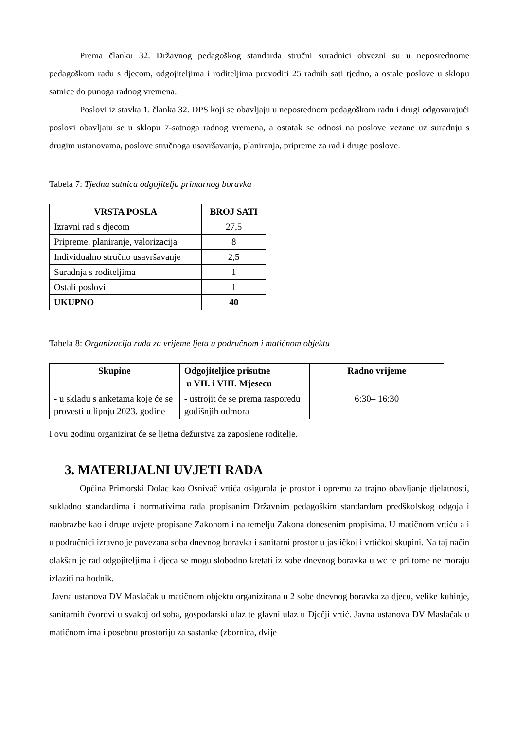Prema članku 32. Državnog pedagoškog standarda stručni suradnici obvezni su u neposrednome pedagoškom radu s djecom, odgojiteljima i roditeljima provoditi 25 radnih sati tjedno, a ostale poslove u sklopu satnice do punoga radnog vremena.
Poslovi iz stavka 1. članka 32. DPS koji se obavljaju u neposrednom pedagoškom radu i drugi odgovarajući poslovi obavljaju se u sklopu 7-satnoga radnog vremena, a ostatak se odnosi na poslove vezane uz suradnju s drugim ustanovama, poslove stručnoga usavršavanja, planiranja, pripreme za rad i druge poslove.
Tabela 7: Tjedna satnica odgojitelja primarnog boravka
| VRSTA POSLA | BROJ SATI |
| --- | --- |
| Izravni rad s djecom | 27,5 |
| Pripreme, planiranje, valorizacija | 8 |
| Individualno stručno usavršavanje | 2,5 |
| Suradnja s roditeljima | 1 |
| Ostali poslovi | 1 |
| UKUPNO | 40 |
Tabela 8: Organizacija rada za vrijeme ljeta u područnom i matičnom objektu
| Skupine | Odgojiteljice prisutne u VII. i VIII. Mjesecu | Radno vrijeme |
| --- | --- | --- |
| - u skladu s anketama koje će se provesti u lipnju 2023. godine | - ustrojit će se prema rasporedu godišnjih odmora | 6:30– 16:30 |
I ovu godinu organizirat će se ljetna dežurstva za zaposlene roditelje.
3. MATERIJALNI UVJETI RADA
Općina Primorski Dolac kao Osnivač vrtića osigurala je prostor i opremu za trajno obavljanje djelatnosti, sukladno standardima i normativima rada propisanim Državnim pedagoškim standardom predškolskog odgoja i naobrazbe kao i druge uvjete propisane Zakonom i na temelju Zakona donesenim propisima. U matičnom vrtiću a i u područnici izravno je povezana soba dnevnog boravka i sanitarni prostor u jasličkoj i vrtićkoj skupini. Na taj način olakšan je rad odgojiteljima i djeca se mogu slobodno kretati iz sobe dnevnog boravka u wc te pri tome ne moraju izlaziti na hodnik.
Javna ustanova DV Maslačak u matičnom objektu organizirana u 2 sobe dnevnog boravka za djecu, velike kuhinje, sanitarnih čvorovi u svakoj od soba, gospodarski ulaz te glavni ulaz u Dječji vrtić. Javna ustanova DV Maslačak u matičnom ima i posebnu prostoriju za sastanke (zbornica, dvije